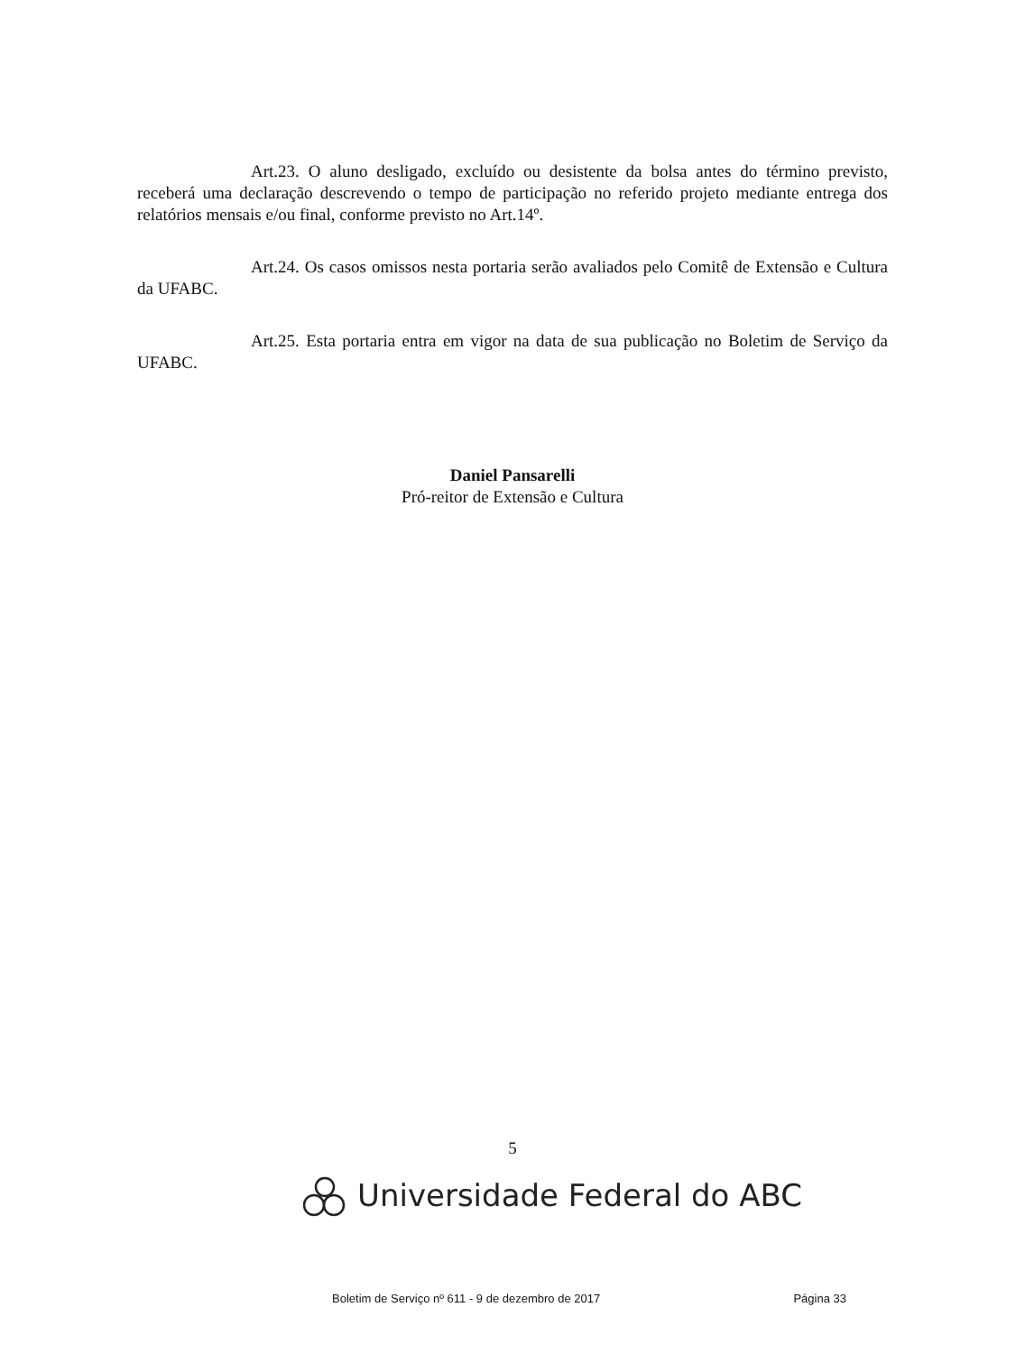Art.23. O aluno desligado, excluído ou desistente da bolsa antes do término previsto, receberá uma declaração descrevendo o tempo de participação no referido projeto mediante entrega dos relatórios mensais e/ou final, conforme previsto no Art.14º.
Art.24. Os casos omissos nesta portaria serão avaliados pelo Comitê de Extensão e Cultura da UFABC.
Art.25. Esta portaria entra em vigor na data de sua publicação no Boletim de Serviço da UFABC.
Daniel Pansarelli
Pró-reitor de Extensão e Cultura
5
Universidade Federal do ABC
Boletim de Serviço nº 611 - 9 de dezembro de 2017 Página 33